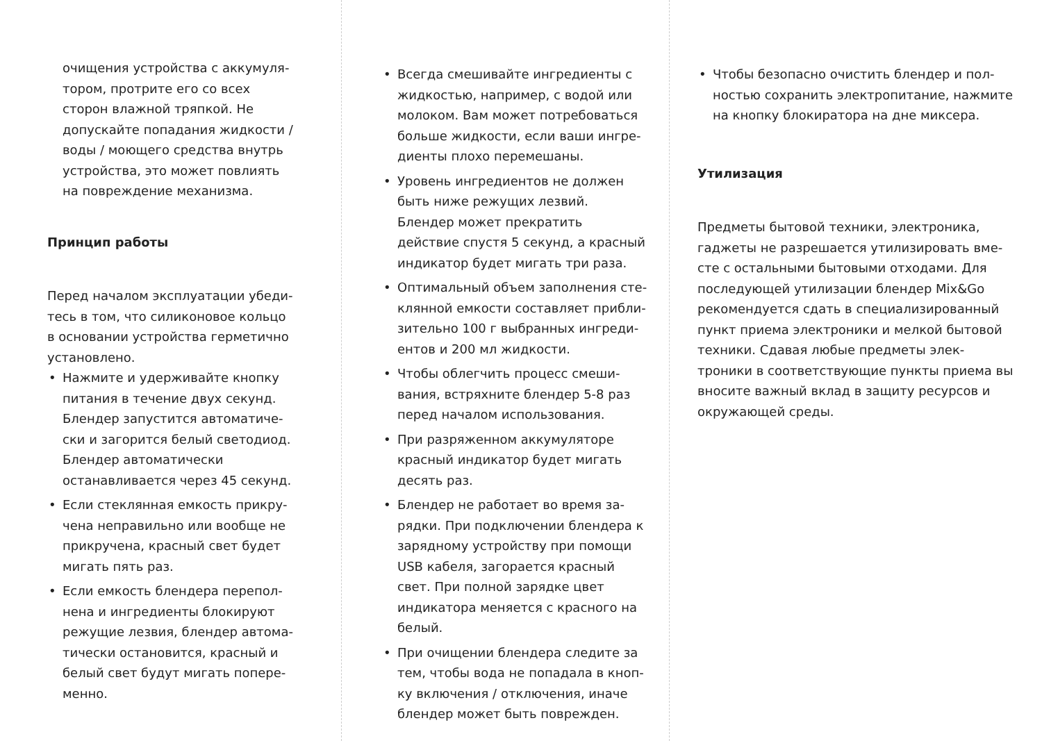очищения устройства с аккумуля­тором, протрите его со всех сторон влажной тряпкой. Не допускайте попадания жидкости / воды / мо­ющего средства внутрь устройства, это может повлиять на поврежде­ние механизма.
Принцип работы
Перед началом эксплуатации убеди­тесь в том, что силиконовое кольцо в основании устройства герметично установлено.
• Нажмите и удерживайте кнопку питания в течение двух секунд. Блендер запустится автоматиче­ски и загорится белый светодиод. Блендер автоматически останавли­вается через 45 секунд.
• Если стеклянная емкость прикру­чена неправильно или вообще не прикручена, красный свет будет мигать пять раз.
• Если емкость блендера перепол­нена и ингредиенты блокируют режущие лезвия, блендер автома­тически остановится, красный и белый свет будут мигать попере­менно.
• Всегда смешивайте ингредиенты с жидкостью, например, с водой или молоком. Вам может потребоваться больше жидкости, если ваши ингре­диенты плохо перемешаны.
• Уровень ингредиентов не должен быть ниже режущих лезвий. Блендер может прекратить действие спустя 5 секунд, а красный индикатор будет мигать три раза.
• Оптимальный объем заполнения сте­клянной емкости составляет прибли­зительно 100 г выбранных ингреди­ентов и 200 мл жидкости.
• Чтобы облегчить процесс смеши­вания, встряхните блендер 5-8 раз перед началом использования.
• При разряженном аккумуляторе красный индикатор будет мигать десять раз.
• Блендер не работает во время за­рядки. При подключении блендера к зарядному устройству при помощи USB кабеля, загорается красный свет. При полной зарядке цвет индикатора меняется с красного на белый.
• При очищении блендера следите за тем, чтобы вода не попадала в кноп­ку включения / отключения, иначе блендер может быть поврежден.
• Чтобы безопасно очистить блендер и пол­ностью сохранить электропитание, нажми­те на кнопку блокиратора на дне миксера.
Утилизация
Предметы бытовой техники, электроника, гаджеты не разрешается утилизировать вме­сте с остальными бытовыми отходами. Для последующей утилизации блендер Mix&Go рекомендуется сдать в специализированный пункт приема электроники и мелкой быто­вой техники. Сдавая любые предметы элек­троники в соответствующие пункты приема вы вносите важный вклад в защиту ресурсов и окружающей среды.